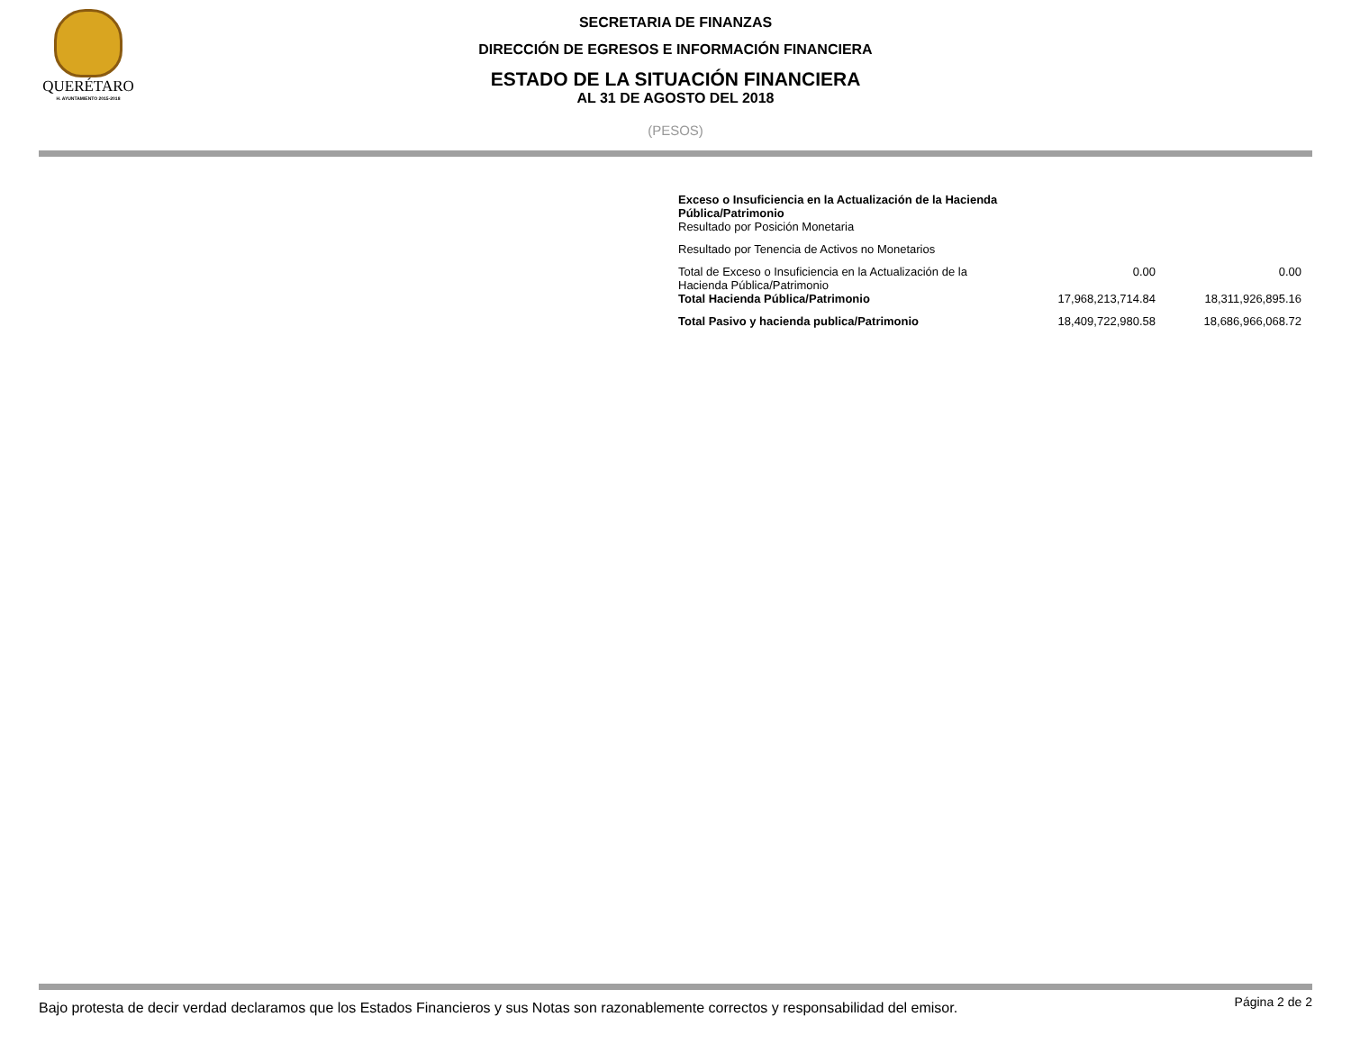QUERÉTARO
H. AYUNTAMIENTO 2015-2018
SECRETARIA DE FINANZAS
DIRECCIÓN DE EGRESOS E INFORMACIÓN FINANCIERA
ESTADO DE LA SITUACIÓN FINANCIERA
AL 31 DE AGOSTO DEL 2018
(PESOS)
| Exceso o Insuficiencia en la Actualización de la Hacienda Pública/Patrimonio Resultado por Posición Monetaria | | |
| Resultado por Tenencia de Activos no Monetarios | | |
| Total de Exceso o Insuficiencia en la Actualización de la Hacienda Pública/Patrimonio | 0.00 | 0.00 |
| Total Hacienda Pública/Patrimonio | 17,968,213,714.84 | 18,311,926,895.16 |
| Total Pasivo y hacienda publica/Patrimonio | 18,409,722,980.58 | 18,686,966,068.72 |
Bajo protesta de decir verdad declaramos que los Estados Financieros y sus Notas son razonablemente correctos y responsabilidad del emisor. Página 2 de 2